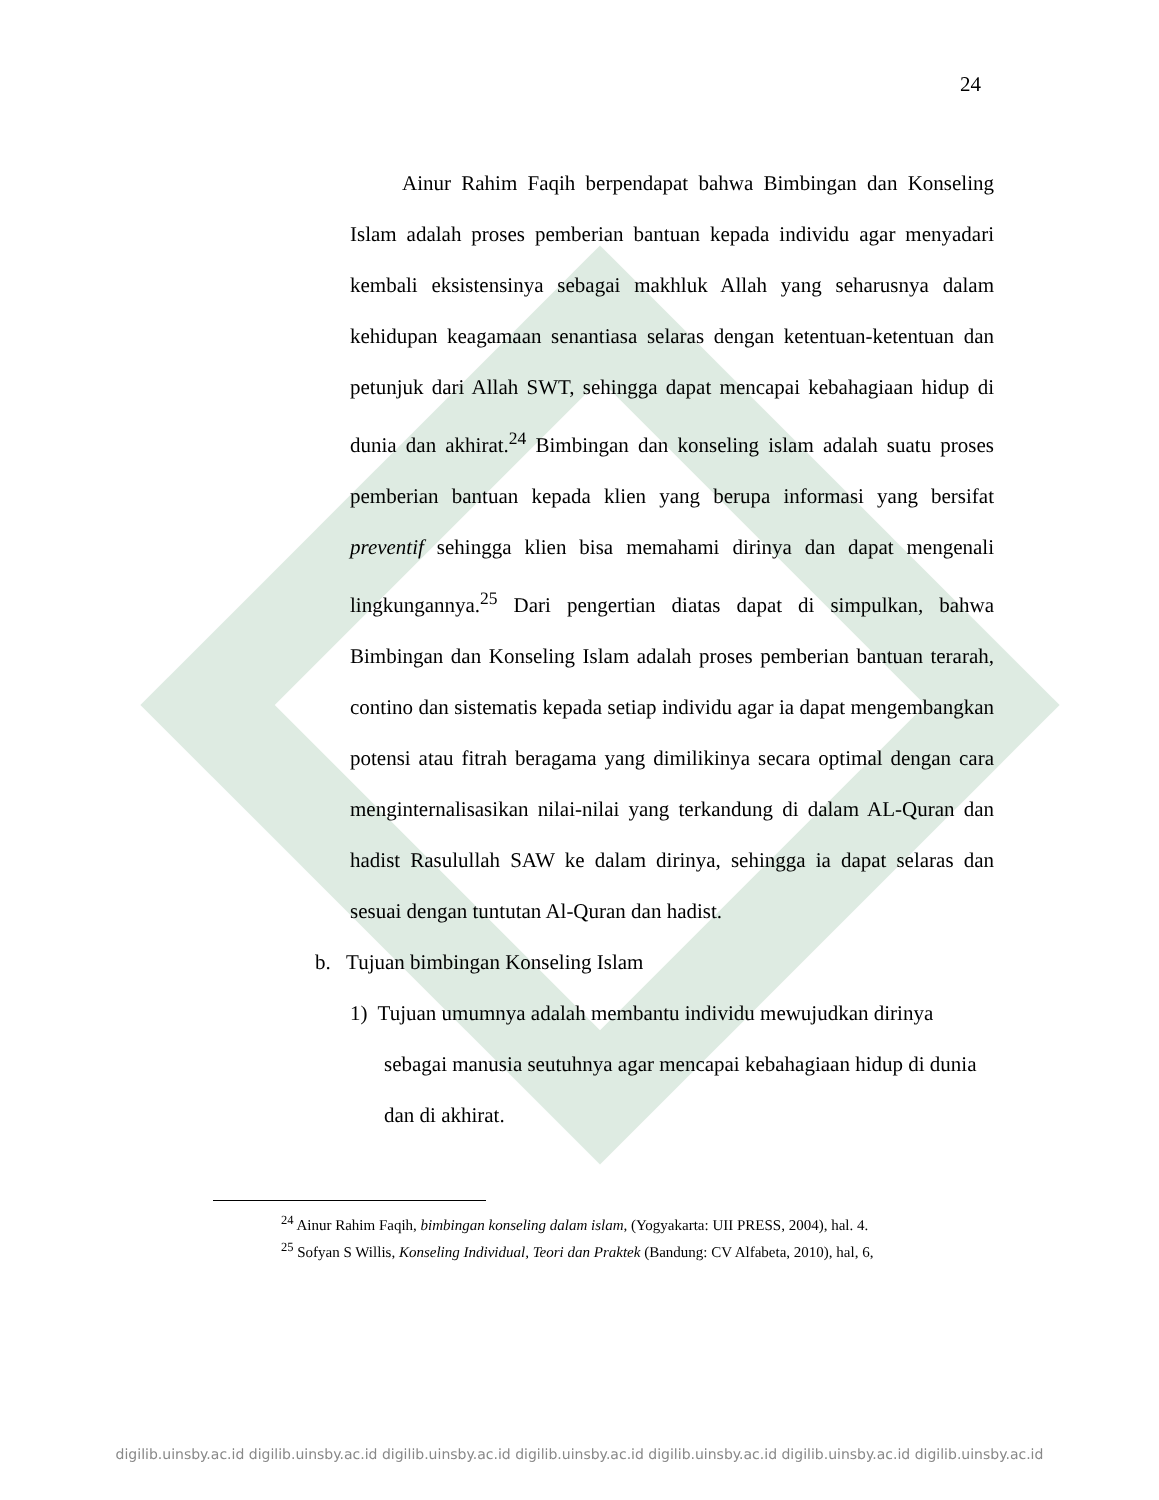24
Ainur Rahim Faqih berpendapat bahwa Bimbingan dan Konseling Islam adalah proses pemberian bantuan kepada individu agar menyadari kembali eksistensinya sebagai makhluk Allah yang seharusnya dalam kehidupan keagamaan senantiasa selaras dengan ketentuan-ketentuan dan petunjuk dari Allah SWT, sehingga dapat mencapai kebahagiaan hidup di dunia dan akhirat.<sup>24</sup> Bimbingan dan konseling islam adalah suatu proses pemberian bantuan kepada klien yang berupa informasi yang bersifat preventif sehingga klien bisa memahami dirinya dan dapat mengenali lingkungannya.<sup>25</sup> Dari pengertian diatas dapat di simpulkan, bahwa Bimbingan dan Konseling Islam adalah proses pemberian bantuan terarah, contino dan sistematis kepada setiap individu agar ia dapat mengembangkan potensi atau fitrah beragama yang dimilikinya secara optimal dengan cara menginternalisasikan nilai-nilai yang terkandung di dalam AL-Quran dan hadist Rasulullah SAW ke dalam dirinya, sehingga ia dapat selaras dan sesuai dengan tuntutan Al-Quran dan hadist.
b. Tujuan bimbingan Konseling Islam
1) Tujuan umumnya adalah membantu individu mewujudkan dirinya sebagai manusia seutuhnya agar mencapai kebahagiaan hidup di dunia dan di akhirat.
<sup>24</sup> Ainur Rahim Faqih, bimbingan konseling dalam islam, (Yogyakarta: UII PRESS, 2004), hal. 4.
<sup>25</sup> Sofyan S Willis, Konseling Individual, Teori dan Praktek (Bandung: CV Alfabeta, 2010), hal, 6,
digilib.uinsby.ac.id digilib.uinsby.ac.id digilib.uinsby.ac.id digilib.uinsby.ac.id digilib.uinsby.ac.id digilib.uinsby.ac.id digilib.uinsby.ac.id